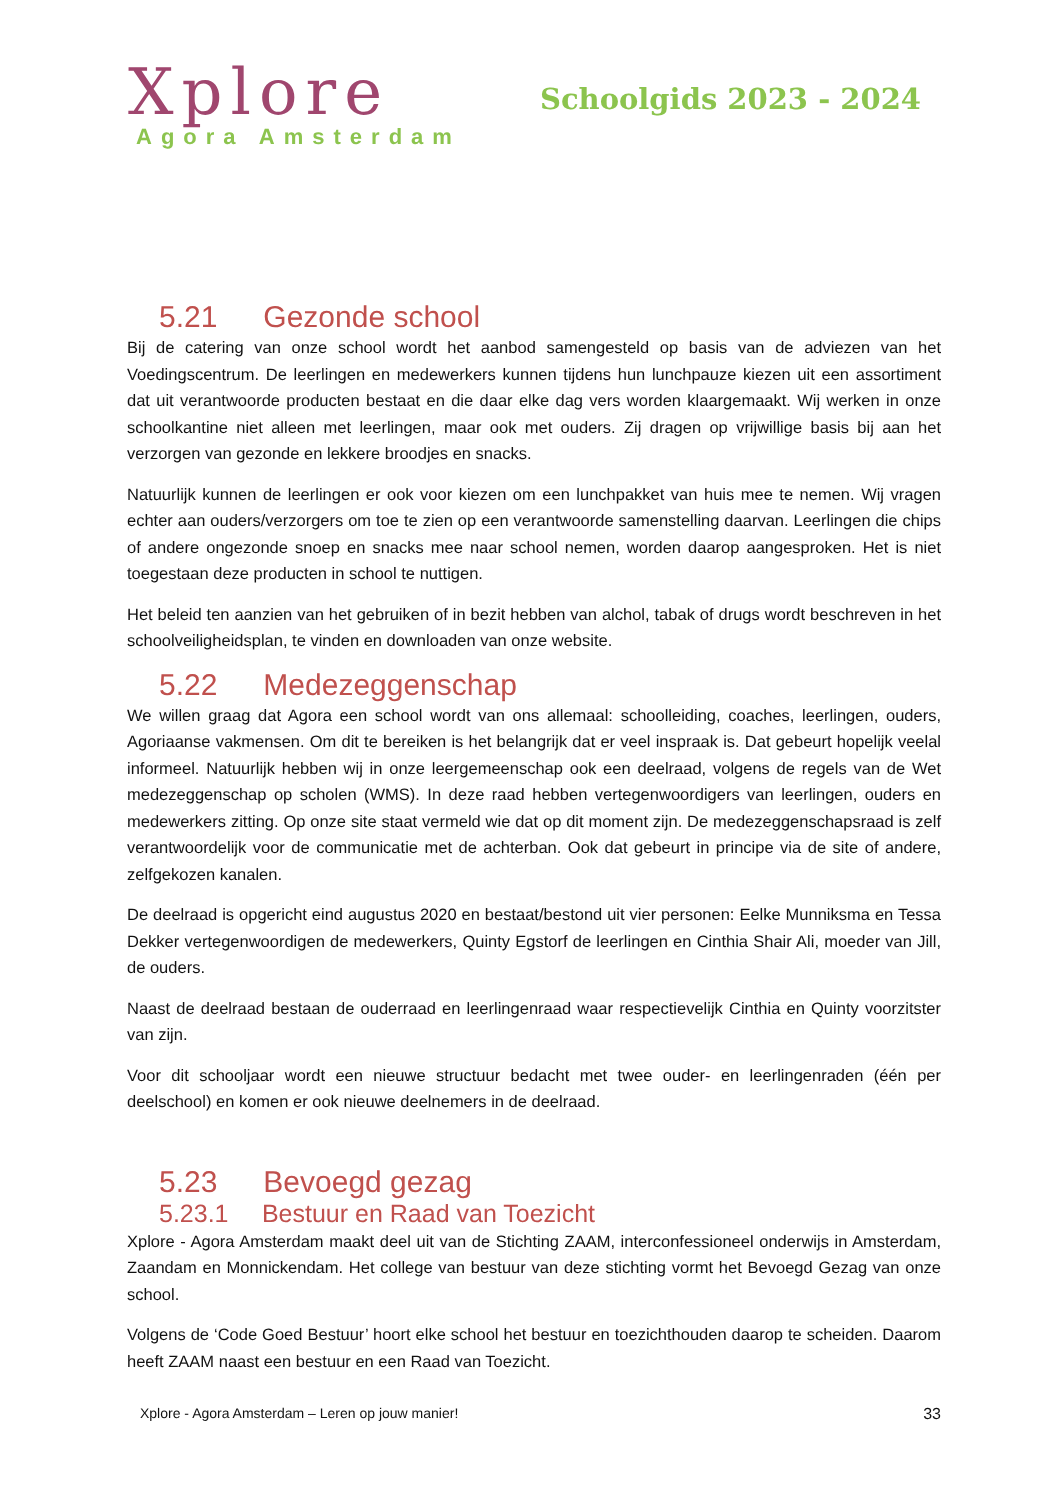Xplore
Agora Amsterdam
Schoolgids 2023 - 2024
5.21 Gezonde school
Bij de catering van onze school wordt het aanbod samengesteld op basis van de adviezen van het Voedingscentrum. De leerlingen en medewerkers kunnen tijdens hun lunchpauze kiezen uit een assortiment dat uit verantwoorde producten bestaat en die daar elke dag vers worden klaargemaakt. Wij werken in onze schoolkantine niet alleen met leerlingen, maar ook met ouders. Zij dragen op vrijwillige basis bij aan het verzorgen van gezonde en lekkere broodjes en snacks.
Natuurlijk kunnen de leerlingen er ook voor kiezen om een lunchpakket van huis mee te nemen. Wij vragen echter aan ouders/verzorgers om toe te zien op een verantwoorde samenstelling daarvan. Leerlingen die chips of andere ongezonde snoep en snacks mee naar school nemen, worden daarop aangesproken. Het is niet toegestaan deze producten in school te nuttigen.
Het beleid ten aanzien van het gebruiken of in bezit hebben van alchol, tabak of drugs wordt beschreven in het schoolveiligheidsplan, te vinden en downloaden van onze website.
5.22 Medezeggenschap
We willen graag dat Agora een school wordt van ons allemaal: schoolleiding, coaches, leerlingen, ouders, Agoriaanse vakmensen. Om dit te bereiken is het belangrijk dat er veel inspraak is. Dat gebeurt hopelijk veelal informeel. Natuurlijk hebben wij in onze leergemeenschap ook een deelraad, volgens de regels van de Wet medezeggenschap op scholen (WMS). In deze raad hebben vertegenwoordigers van leerlingen, ouders en medewerkers zitting. Op onze site staat vermeld wie dat op dit moment zijn. De medezeggenschapsraad is zelf verantwoordelijk voor de communicatie met de achterban. Ook dat gebeurt in principe via de site of andere, zelfgekozen kanalen.
De deelraad is opgericht eind augustus 2020 en bestaat/bestond uit vier personen: Eelke Munniksma en Tessa Dekker vertegenwoordigen de medewerkers, Quinty Egstorf de leerlingen en Cinthia Shair Ali, moeder van Jill, de ouders.
Naast de deelraad bestaan de ouderraad en leerlingenraad waar respectievelijk Cinthia en Quinty voorzitster van zijn.
Voor dit schooljaar wordt een nieuwe structuur bedacht met twee ouder- en leerlingenraden (één per deelschool) en komen er ook nieuwe deelnemers in de deelraad.
5.23 Bevoegd gezag
5.23.1 Bestuur en Raad van Toezicht
Xplore - Agora Amsterdam maakt deel uit van de Stichting ZAAM, interconfessioneel onderwijs in Amsterdam, Zaandam en Monnickendam. Het college van bestuur van deze stichting vormt het Bevoegd Gezag van onze school.
Volgens de ‘Code Goed Bestuur’ hoort elke school het bestuur en toezichthouden daarop te scheiden. Daarom heeft ZAAM naast een bestuur en een Raad van Toezicht.
Xplore - Agora Amsterdam – Leren op jouw manier! 33